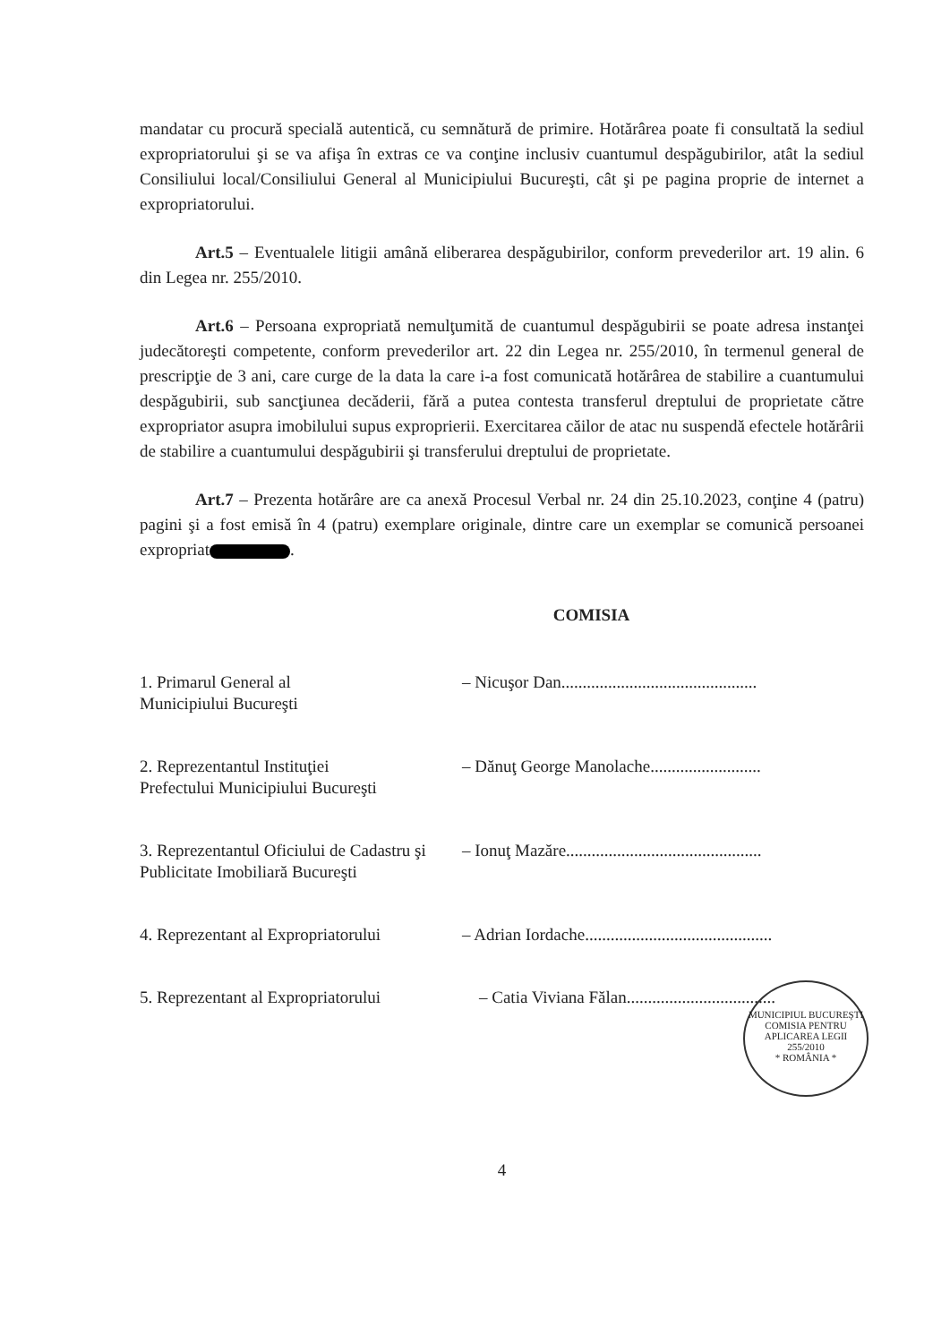mandatar cu procură specială autentică, cu semnătură de primire. Hotărârea poate fi consultată la sediul expropriatorului şi se va afişa în extras ce va conţine inclusiv cuantumul despăgubirilor, atât la sediul Consiliului local/Consiliului General al Municipiului Bucureşti, cât şi pe pagina proprie de internet a expropriatorului.
Art.5 – Eventualele litigii amână eliberarea despăgubirilor, conform prevederilor art. 19 alin. 6 din Legea nr. 255/2010.
Art.6 – Persoana expropriată nemulţumită de cuantumul despăgubirii se poate adresa instanţei judecătoreşti competente, conform prevederilor art. 22 din Legea nr. 255/2010, în termenul general de prescripţie de 3 ani, care curge de la data la care i-a fost comunicată hotărârea de stabilire a cuantumului despăgubirii, sub sancţiunea decăderii, fără a putea contesta transferul dreptului de proprietate către expropriator asupra imobilului supus exproprierii. Exercitarea căilor de atac nu suspendă efectele hotărârii de stabilire a cuantumului despăgubirii şi transferului dreptului de proprietate.
Art.7 – Prezenta hotărâre are ca anexă Procesul Verbal nr. 24 din 25.10.2023, conţine 4 (patru) pagini şi a fost emisă în 4 (patru) exemplare originale, dintre care un exemplar se comunică persoanei expropriat .
COMISIA
1. Primarul General al
Municipiului Bucureşti
– Nicuşor Dan..............................................
2. Reprezentantul Instituţiei
Prefectului Municipiului Bucureşti
– Dănuţ George Manolache..........................
3. Reprezentantul Oficiului de Cadastru şi
Publicitate Imobiliară Bucureşti
– Ionuţ Mazăre..............................................
4. Reprezentant al Expropriatorului
– Adrian Iordache............................................
5. Reprezentant al Expropriatorului
– Catia Viviana Fălan...................................
4
MUNICIPIUL BUCUREŞTI
COMISIA PENTRU APLICAREA LEGII 255/2010
* ROMÂNIA *